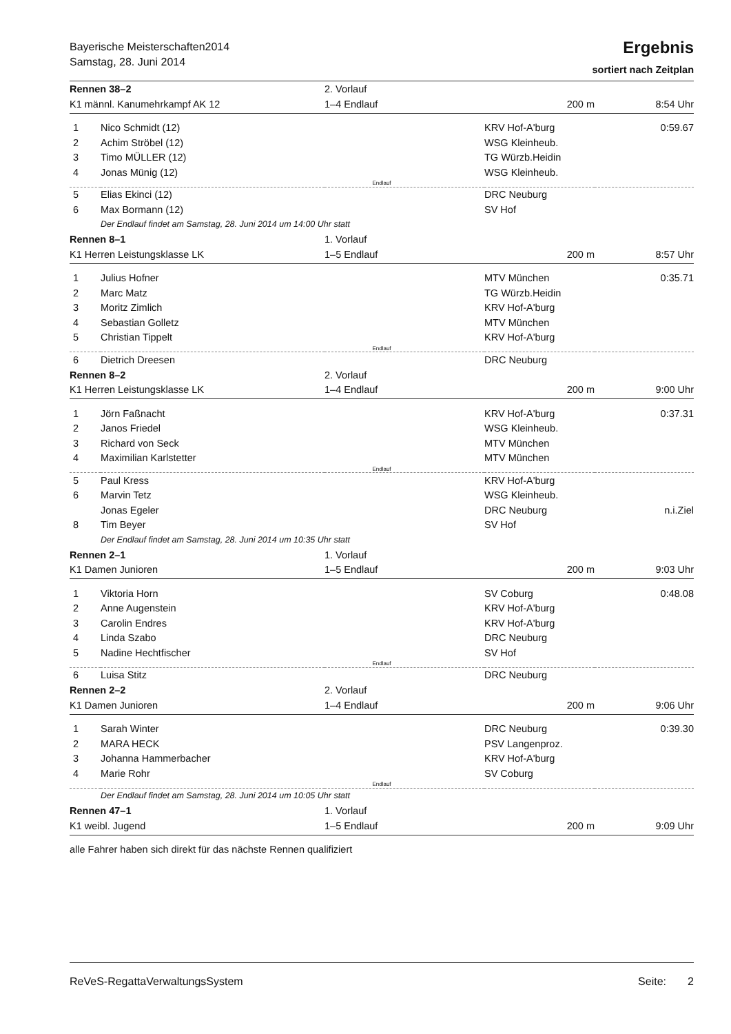Bayerische Meisterschaften2014
Samstag, 28. Juni 2014
Ergebnis
sortiert nach Zeitplan
| Rennen 38–2 | | 2. Vorlauf | | |
| K1 männl. Kanumehrkampf AK 12 | | 1–4 Endlauf | 200 m | 8:54 Uhr |
| 1 | Nico Schmidt (12) | | KRV Hof-A'burg | 0:59.67 |
| 2 | Achim Ströbel (12) | | WSG Kleinheub. | |
| 3 | Timo MÜLLER (12) | | TG Würzb.Heidin | |
| 4 | Jonas Münig (12) | | WSG Kleinheub. | |
| Endlauf | | | | |
| 5 | Elias Ekinci (12) | | DRC Neuburg | |
| 6 | Max Bormann (12) | | SV Hof | |
| | Der Endlauf findet am Samstag, 28. Juni 2014 um 14:00 Uhr statt | | | |
| Rennen 8–1 | | 1. Vorlauf | | |
| K1 Herren Leistungsklasse LK | | 1–5 Endlauf | 200 m | 8:57 Uhr |
| 1 | Julius Hofner | | MTV München | 0:35.71 |
| 2 | Marc Matz | | TG Würzb.Heidin | |
| 3 | Moritz Zimlich | | KRV Hof-A'burg | |
| 4 | Sebastian Golletz | | MTV München | |
| 5 | Christian Tippelt | | KRV Hof-A'burg | |
| Endlauf | | | | |
| 6 | Dietrich Dreesen | | DRC Neuburg | |
| Rennen 8–2 | | 2. Vorlauf | | |
| K1 Herren Leistungsklasse LK | | 1–4 Endlauf | 200 m | 9:00 Uhr |
| 1 | Jörn Faßnacht | | KRV Hof-A'burg | 0:37.31 |
| 2 | Janos Friedel | | WSG Kleinheub. | |
| 3 | Richard von Seck | | MTV München | |
| 4 | Maximilian Karlstetter | | MTV München | |
| Endlauf | | | | |
| 5 | Paul Kress | | KRV Hof-A'burg | |
| 6 | Marvin Tetz | | WSG Kleinheub. | |
| | Jonas Egeler | | DRC Neuburg | n.i.Ziel |
| 8 | Tim Beyer | | SV Hof | |
| | Der Endlauf findet am Samstag, 28. Juni 2014 um 10:35 Uhr statt | | | |
| Rennen 2–1 | | 1. Vorlauf | | |
| K1 Damen Junioren | | 1–5 Endlauf | 200 m | 9:03 Uhr |
| 1 | Viktoria Horn | | SV Coburg | 0:48.08 |
| 2 | Anne Augenstein | | KRV Hof-A'burg | |
| 3 | Carolin Endres | | KRV Hof-A'burg | |
| 4 | Linda Szabo | | DRC Neuburg | |
| 5 | Nadine Hechtfischer | | SV Hof | |
| Endlauf | | | | |
| 6 | Luisa Stitz | | DRC Neuburg | |
| Rennen 2–2 | | 2. Vorlauf | | |
| K1 Damen Junioren | | 1–4 Endlauf | 200 m | 9:06 Uhr |
| 1 | Sarah Winter | | DRC Neuburg | 0:39.30 |
| 2 | MARA HECK | | PSV Langenproz. | |
| 3 | Johanna Hammerbacher | | KRV Hof-A'burg | |
| 4 | Marie Rohr | | SV Coburg | |
| Endlauf | | | | |
| | Der Endlauf findet am Samstag, 28. Juni 2014 um 10:05 Uhr statt | | | |
| Rennen 47–1 | | 1. Vorlauf | | |
| K1 weibl. Jugend | | 1–5 Endlauf | 200 m | 9:09 Uhr |
| alle Fahrer haben sich direkt für das nächste Rennen qualifiziert | | | | |
ReVeS-RegattaVerwaltungsSystem Seite: 2